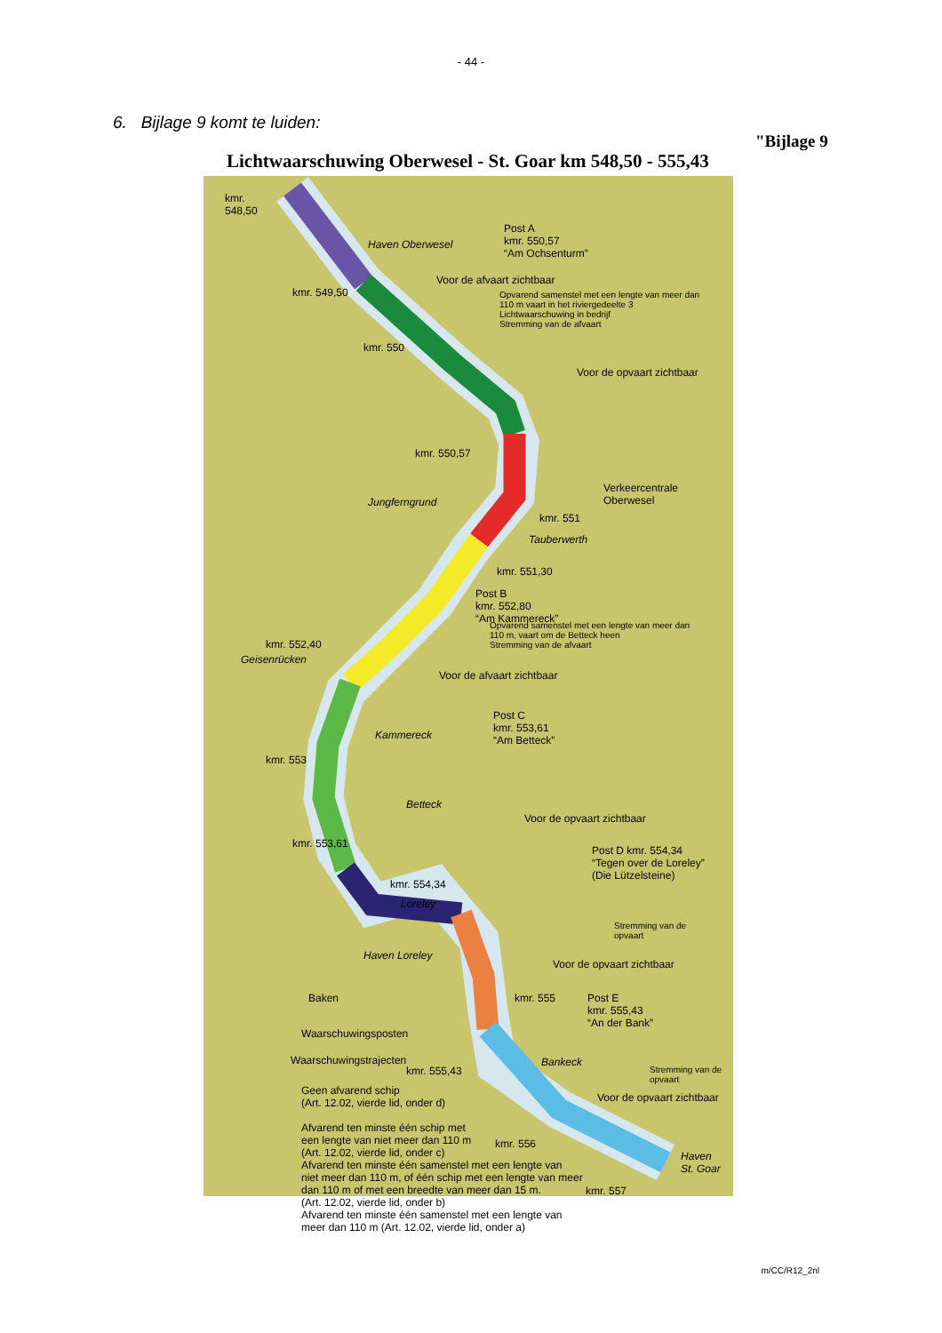- 44 -
"Bijlage 9
6. Bijlage 9 komt te luiden:
Lichtwaarschuwing Oberwesel - St. Goar km 548,50 - 555,43
kmr.
548,50
Haven Oberwesel
Post A
kmr. 550,57
“Am Ochsenturm”
Voor de afvaart zichtbaar
Opvarend samenstel met een lengte van meer dan
110 m vaart in het riviergedeelte 3
Lichtwaarschuwing in bedrijf
Stremming van de afvaart
kmr. 549,50
kmr. 550
Voor de opvaart zichtbaar
kmr. 550,57
Verkeercentrale
Oberwesel
Jungferngrund
kmr. 551
Tauberwerth
kmr. 551,30
Post B
kmr. 552,80
“Am Kammereck”
Opvarend samenstel met een lengte van meer dan
110 m, vaart om de Betteck heen
Stremming van de afvaart
Voor de afvaart zichtbaar
kmr. 552,40
Geisenrücken
Post C
kmr. 553,61
“Am Betteck”
Kammereck
kmr. 553
Betteck
Voor de opvaart zichtbaar
kmr. 553,61
Post D kmr. 554,34
“Tegen over de Loreley”
(Die Lützelsteine)
kmr. 554,34
Loreley
Stremming van de
opvaart
Haven Loreley
Voor de opvaart zichtbaar
Baken kmr. 555
Post E
kmr. 555,43
“An der Bank”
Waarschuwingsposten
Bankeck
Stremming van de
opvaart
Waarschuwingstrajecten
kmr. 555,43
Voor de opvaart zichtbaar
kmr. 556
Haven
St. Goar
kmr. 557
Geen afvarend schip
(Art. 12.02, vierde lid, onder d)
Afvarend ten minste één schip met
een lengte van niet meer dan 110 m
(Art. 12.02, vierde lid, onder c)
Afvarend ten minste één samenstel met een lengte van
niet meer dan 110 m, of één schip met een lengte van meer
dan 110 m of met een breedte van meer dan 15 m.
(Art. 12.02, vierde lid, onder b)
Afvarend ten minste één samenstel met een lengte van
meer dan 110 m (Art. 12.02, vierde lid, onder a)
m/CC/R12_2nl